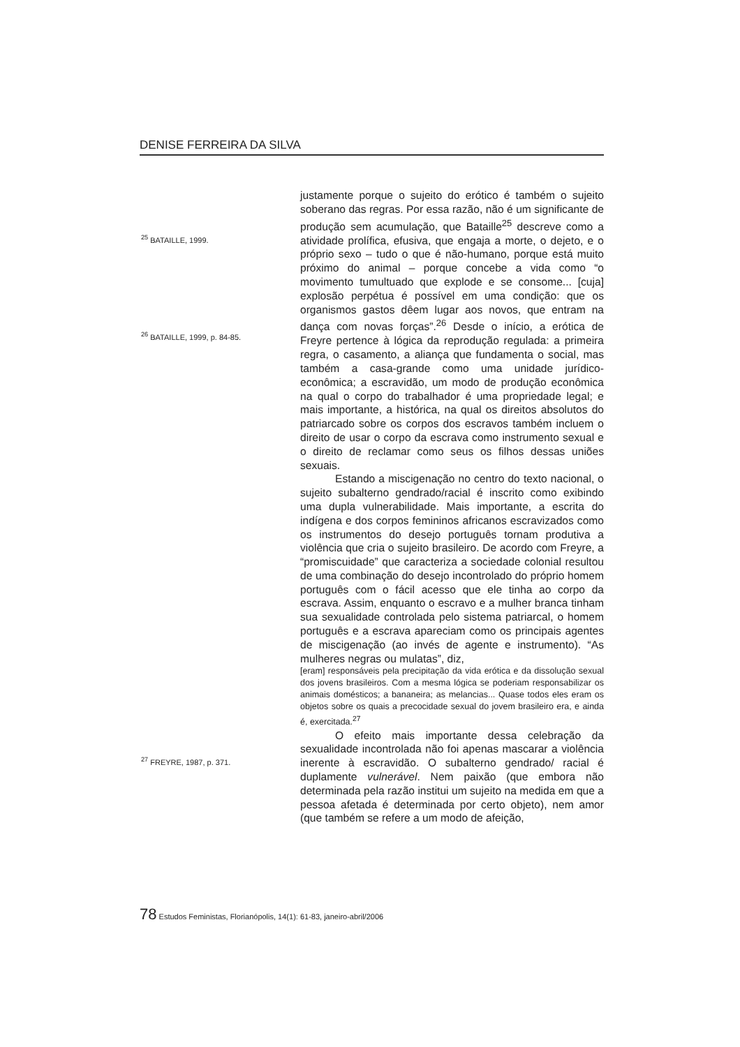DENISE FERREIRA DA SILVA
<sup>25</sup> BATAILLE, 1999.
<sup>26</sup> BATAILLE, 1999, p. 84-85.
<sup>27</sup> FREYRE, 1987, p. 371.
justamente porque o sujeito do erótico é também o sujeito soberano das regras. Por essa razão, não é um significante de produção sem acumulação, que Bataille<sup>25</sup> descreve como a atividade prolífica, efusiva, que engaja a morte, o dejeto, e o próprio sexo – tudo o que é não-humano, porque está muito próximo do animal – porque concebe a vida como “o movimento tumultuado que explode e se consome... [cuja] explosão perpétua é possível em uma condição: que os organismos gastos dêem lugar aos novos, que entram na dança com novas forças”.<sup>26</sup> Desde o início, a erótica de Freyre pertence à lógica da reprodução regulada: a primeira regra, o casamento, a aliança que fundamenta o social, mas também a casa-grande como uma unidade jurídico-econômica; a escravidão, um modo de produção econômica na qual o corpo do trabalhador é uma propriedade legal; e mais importante, a histórica, na qual os direitos absolutos do patriarcado sobre os corpos dos escravos também incluem o direito de usar o corpo da escrava como instrumento sexual e o direito de reclamar como seus os filhos dessas uniões sexuais.
Estando a miscigenação no centro do texto nacional, o sujeito subalterno gendrado/racial é inscrito como exibindo uma dupla vulnerabilidade. Mais importante, a escrita do indígena e dos corpos femininos africanos escravizados como os instrumentos do desejo português tornam produtiva a violência que cria o sujeito brasileiro. De acordo com Freyre, a “promiscuidade” que caracteriza a sociedade colonial resultou de uma combinação do desejo incontrolado do próprio homem português com o fácil acesso que ele tinha ao corpo da escrava. Assim, enquanto o escravo e a mulher branca tinham sua sexualidade controlada pelo sistema patriarcal, o homem português e a escrava apareciam como os principais agentes de miscigenação (ao invés de agente e instrumento). “As mulheres negras ou mulatas”, diz,
[eram] responsáveis pela precipitação da vida erótica e da dissolução sexual dos jovens brasileiros. Com a mesma lógica se poderiam responsabilizar os animais domésticos; a bananeira; as melancias... Quase todos eles eram os objetos sobre os quais a precocidade sexual do jovem brasileiro era, e ainda é, exercitada.<sup>27</sup>
O efeito mais importante dessa celebração da sexualidade incontrolada não foi apenas mascarar a violência inerente à escravidão. O subalterno gendrado/ racial é duplamente vulnerável. Nem paixão (que embora não determinada pela razão institui um sujeito na medida em que a pessoa afetada é determinada por certo objeto), nem amor (que também se refere a um modo de afeição,
78 Estudos Feministas, Florianópolis, 14(1): 61-83, janeiro-abril/2006